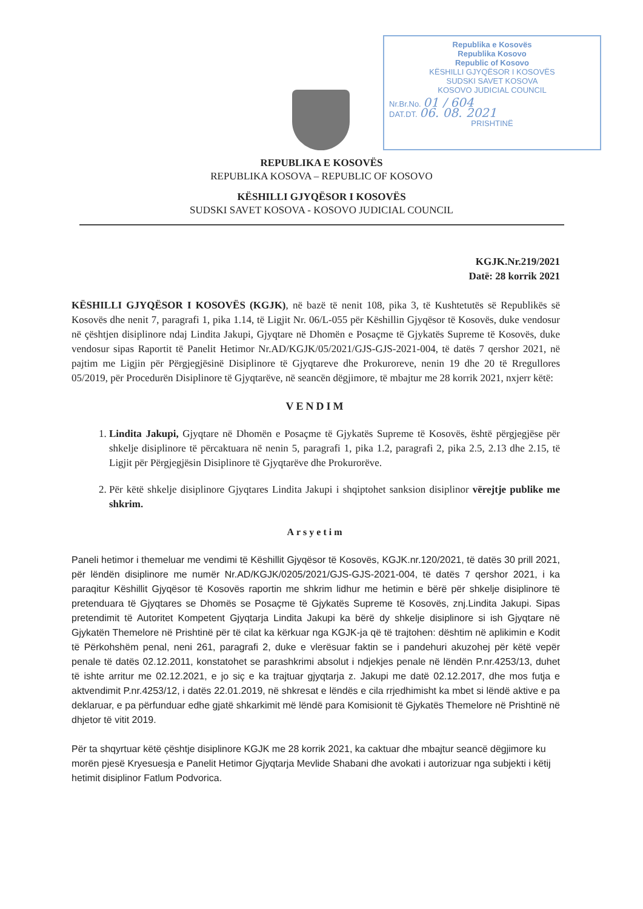Republika e Kosovës
Republika Kosovo
Republic of Kosovo
KËSHILLI GJYQËSOR I KOSOVËS
SUDSKI SAVET KOSOVA
KOSOVO JUDICIAL COUNCIL
Nr.Br.No. 01 / 604
DAT.DT. 06. 08. 2021
PRISHTINË
REPUBLIKA E KOSOVËS
REPUBLIKA KOSOVA – REPUBLIC OF KOSOVO
KËSHILLI GJYQËSOR I KOSOVËS
SUDSKI SAVET KOSOVA - KOSOVO JUDICIAL COUNCIL
KGJK.Nr.219/2021
Datë: 28 korrik 2021
KËSHILLI GJYQËSOR I KOSOVËS (KGJK), në bazë të nenit 108, pika 3, të Kushtetutës së Republikës së Kosovës dhe nenit 7, paragrafi 1, pika 1.14, të Ligjit Nr. 06/L-055 për Këshillin Gjyqësor të Kosovës, duke vendosur në çështjen disiplinore ndaj Lindita Jakupi, Gjyqtare në Dhomën e Posaçme të Gjykatës Supreme të Kosovës, duke vendosur sipas Raportit të Panelit Hetimor Nr.AD/KGJK/05/2021/GJS-GJS-2021-004, të datës 7 qershor 2021, në pajtim me Ligjin për Përgjegjësinë Disiplinore të Gjyqtareve dhe Prokuroreve, nenin 19 dhe 20 të Rregullores 05/2019, për Procedurën Disiplinore të Gjyqtarëve, në seancën dëgjimore, të mbajtur me 28 korrik 2021, nxjerr këtë:
VENDIM
1. Lindita Jakupi, Gjyqtare në Dhomën e Posaçme të Gjykatës Supreme të Kosovës, është përgjegjëse për shkelje disiplinore të përcaktuara në nenin 5, paragrafi 1, pika 1.2, paragrafi 2, pika 2.5, 2.13 dhe 2.15, të Ligjit për Përgjegjësin Disiplinore të Gjyqtarëve dhe Prokurorëve.
2. Për këtë shkelje disiplinore Gjyqtares Lindita Jakupi i shqiptohet sanksion disiplinor vërejtje publike me shkrim.
Arsyetim
Paneli hetimor i themeluar me vendimi të Këshillit Gjyqësor të Kosovës, KGJK.nr.120/2021, të datës 30 prill 2021, për lëndën disiplinore me numër Nr.AD/KGJK/0205/2021/GJS-GJS-2021-004, të datës 7 qershor 2021, i ka paraqitur Këshillit Gjyqësor të Kosovës raportin me shkrim lidhur me hetimin e bërë për shkelje disiplinore të pretenduara të Gjyqtares se Dhomës se Posaçme të Gjykatës Supreme të Kosovës, znj.Lindita Jakupi. Sipas pretendimit të Autoritet Kompetent Gjyqtarja Lindita Jakupi ka bërë dy shkelje disiplinore si ish Gjyqtare në Gjykatën Themelore në Prishtinë për të cilat ka kërkuar nga KGJK-ja që të trajtohen: dështim në aplikimin e Kodit të Përkohshëm penal, neni 261, paragrafi 2, duke e vlerësuar faktin se i pandehuri akuzohej për këtë vepër penale të datës 02.12.2011, konstatohet se parashkrimi absolut i ndjekjes penale në lëndën P.nr.4253/13, duhet të ishte arritur me 02.12.2021, e jo siç e ka trajtuar gjyqtarja z. Jakupi me datë 02.12.2017, dhe mos futja e aktvendimit P.nr.4253/12, i datës 22.01.2019, në shkresat e lëndës e cila rrjedhimisht ka mbet si lëndë aktive e pa deklaruar, e pa përfunduar edhe gjatë shkarkimit më lëndë para Komisionit të Gjykatës Themelore në Prishtinë në dhjetor të vitit 2019.
Për ta shqyrtuar këtë çështje disiplinore KGJK me 28 korrik 2021, ka caktuar dhe mbajtur seancë dëgjimore ku morën pjesë Kryesuesja e Panelit Hetimor Gjyqtarja Mevlide Shabani dhe avokati i autorizuar nga subjekti i këtij hetimit disiplinor Fatlum Podvorica.